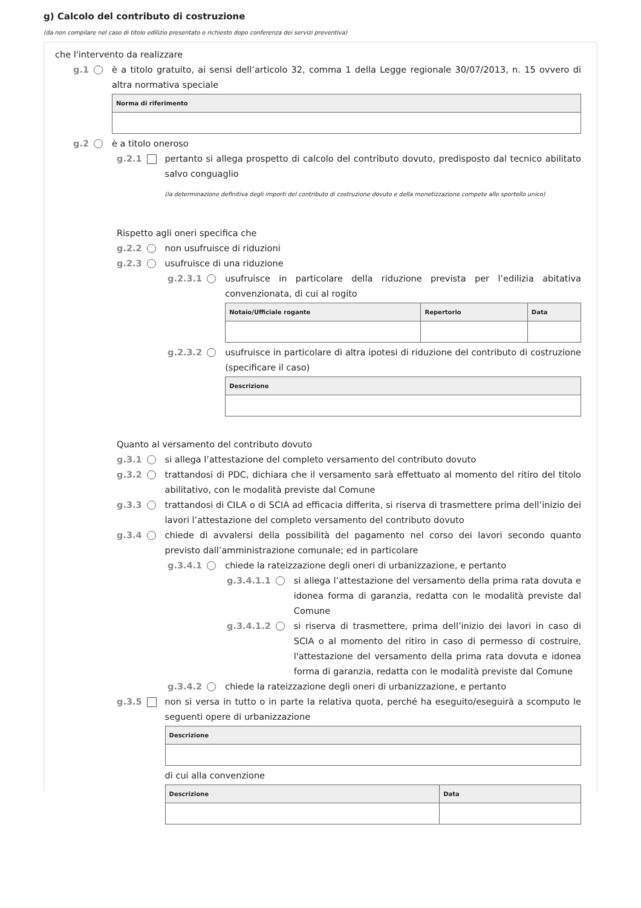g) Calcolo del contributo di costruzione
(da non compilare nel caso di titolo edilizio presentato o richiesto dopo conferenza dei servizi preventiva)
che l'intervento da realizzare
g.1 è a titolo gratuito, ai sensi dell’articolo 32, comma 1 della Legge regionale 30/07/2013, n. 15 ovvero di altra normativa speciale
| Norma di riferimento |
| --- |
g.2 è a titolo oneroso
g.2.1 pertanto si allega prospetto di calcolo del contributo dovuto, predisposto dal tecnico abilitato salvo conguaglio
(la determinazione definitiva degli importi del contributo di costruzione dovuto e della monetizzazione compete allo sportello unico)
Rispetto agli oneri specifica che
g.2.2 non usufruisce di riduzioni
g.2.3 usufruisce di una riduzione
g.2.3.1 usufruisce in particolare della riduzione prevista per l’edilizia abitativa convenzionata, di cui al rogito
| Notaio/Ufficiale rogante | Repertorio | Data |
| --- | --- | --- |
g.2.3.2 usufruisce in particolare di altra ipotesi di riduzione del contributo di costruzione (specificare il caso)
| Descrizione |
| --- |
Quanto al versamento del contributo dovuto
g.3.1 si allega l’attestazione del completo versamento del contributo dovuto
g.3.2 trattandosi di PDC, dichiara che il versamento sarà effettuato al momento del ritiro del titolo abilitativo, con le modalità previste dal Comune
g.3.3 trattandosi di CILA o di SCIA ad efficacia differita, si riserva di trasmettere prima dell’inizio dei lavori l’attestazione del completo versamento del contributo dovuto
g.3.4 chiede di avvalersi della possibilità del pagamento nel corso dei lavori secondo quanto previsto dall’amministrazione comunale; ed in particolare
g.3.4.1 chiede la rateizzazione degli oneri di urbanizzazione, e pertanto
g.3.4.1.1 si allega l’attestazione del versamento della prima rata dovuta e idonea forma di garanzia, redatta con le modalità previste dal Comune
g.3.4.1.2 si riserva di trasmettere, prima dell’inizio dei lavori in caso di SCIA o al momento del ritiro in caso di permesso di costruire, l'attestazione del versamento della prima rata dovuta e idonea forma di garanzia, redatta con le modalità previste dal Comune
g.3.4.2 chiede la rateizzazione degli oneri di urbanizzazione, e pertanto
g.3.5 non si versa in tutto o in parte la relativa quota, perché ha eseguito/eseguirà a scomputo le seguenti opere di urbanizzazione
| Descrizione |
| --- |
di cui alla convenzione
| Descrizione | Data |
| --- | --- |